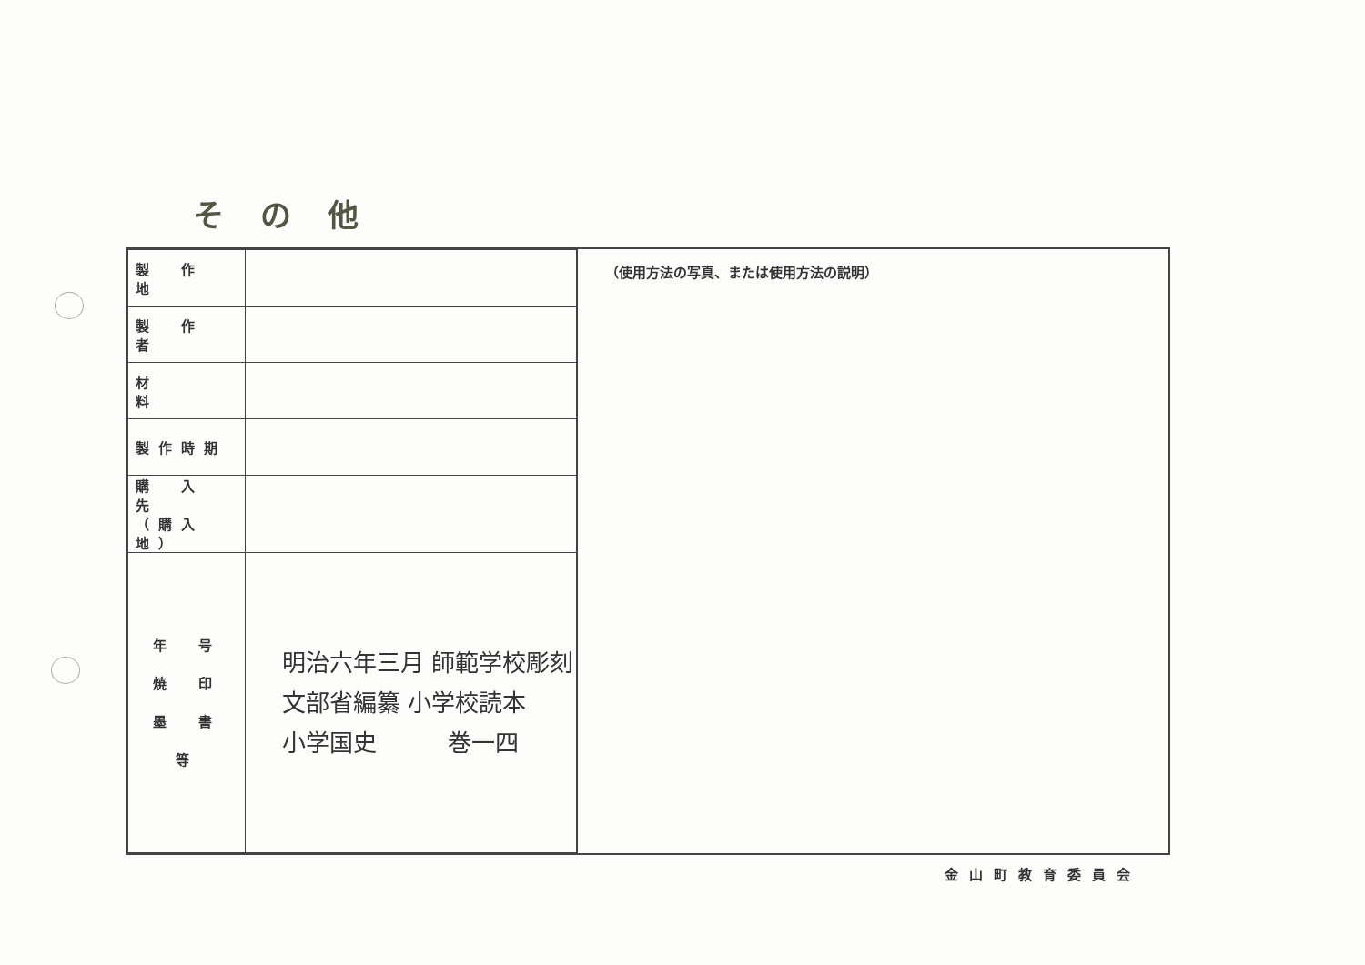その他
| 製 作 地 | |
| 製 作 者 | |
| 材 料 | |
| 製作時期 | |
| 購 入 先 （購入地） | |
| 年 号 焼 印 墨 書 等 | 明治六年三月 師範学校彫刻 文部省編纂 小学校読本 小学国史 巻一四 |
（使用方法の写真、または使用方法の説明）
金山町教育委員会